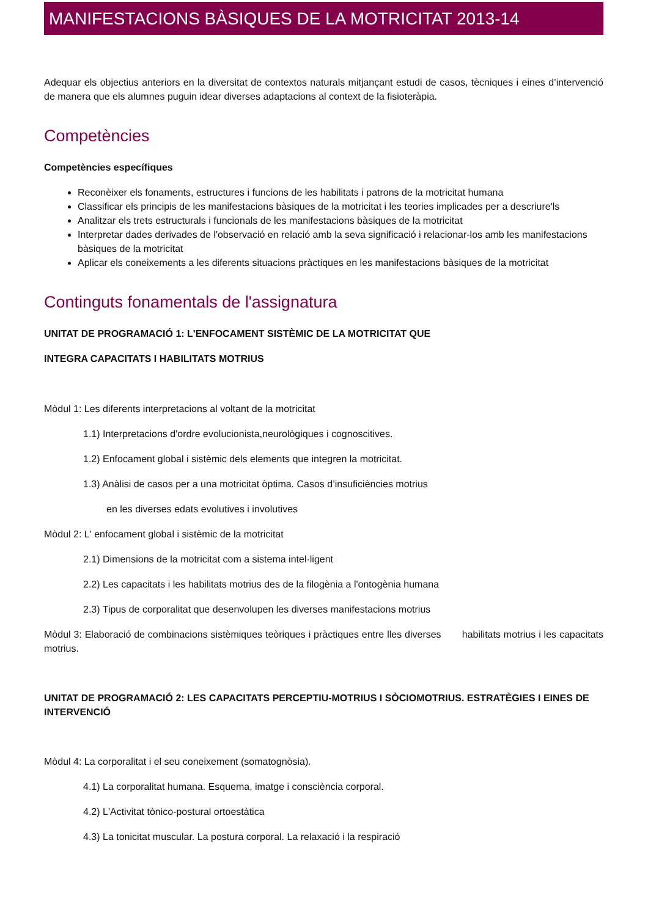MANIFESTACIONS BÀSIQUES DE LA MOTRICITAT 2013-14
Adequar els objectius anteriors en la diversitat de contextos naturals mitjançant estudi de casos, tècniques i eines d’intervenció de manera que els alumnes puguin idear diverses adaptacions al context de la fisioteràpia.
Competències
Competències específiques
Reconèixer els fonaments, estructures i funcions de les habilitats i patrons de la motricitat humana
Classificar els principis de les manifestacions bàsiques de la motricitat i les teories implicades per a descriure'ls
Analitzar els trets estructurals i funcionals de les manifestacions bàsiques de la motricitat
Interpretar dades derivades de l'observació en relació amb la seva significació i relacionar-los amb les manifestacions bàsiques de la motricitat
Aplicar els coneixements a les diferents situacions pràctiques en les manifestacions bàsiques de la motricitat
Continguts fonamentals de l'assignatura
UNITAT DE PROGRAMACIÓ 1: L'ENFOCAMENT SISTÈMIC DE LA MOTRICITAT QUE
INTEGRA CAPACITATS I HABILITATS MOTRIUS
Mòdul 1: Les diferents interpretacions al voltant de la motricitat
1.1) Interpretacions d'ordre evolucionista,neurològiques i cognoscitives.
1.2) Enfocament global i sistèmic dels elements que integren la motricitat.
1.3) Anàlisi de casos per a una motricitat òptima. Casos d’insuficiències motrius
en les diverses edats evolutives i involutives
Mòdul 2: L' enfocament global i sistèmic de la motricitat
2.1) Dimensions de la motricitat com a sistema intel·ligent
2.2) Les capacitats i les habilitats motrius des de la filogènia a l'ontogènia humana
2.3) Tipus de corporalitat que desenvolupen les diverses manifestacions motrius
Mòdul 3: Elaboració de combinacions sistèmiques teòriques i pràctiques entre lles diverses habilitats motrius i les capacitats motrius.
UNITAT DE PROGRAMACIÓ 2: LES CAPACITATS PERCEPTIU-MOTRIUS I SÒCIOMOTRIUS. ESTRATÈGIES I EINES DE INTERVENCIÓ
Mòdul 4: La corporalitat i el seu coneixement (somatognòsia).
4.1) La corporalitat humana. Esquema, imatge i consciència corporal.
4.2) L'Activitat tònico-postural ortoestàtica
4.3) La tonicitat muscular. La postura corporal. La relaxació i la respiració